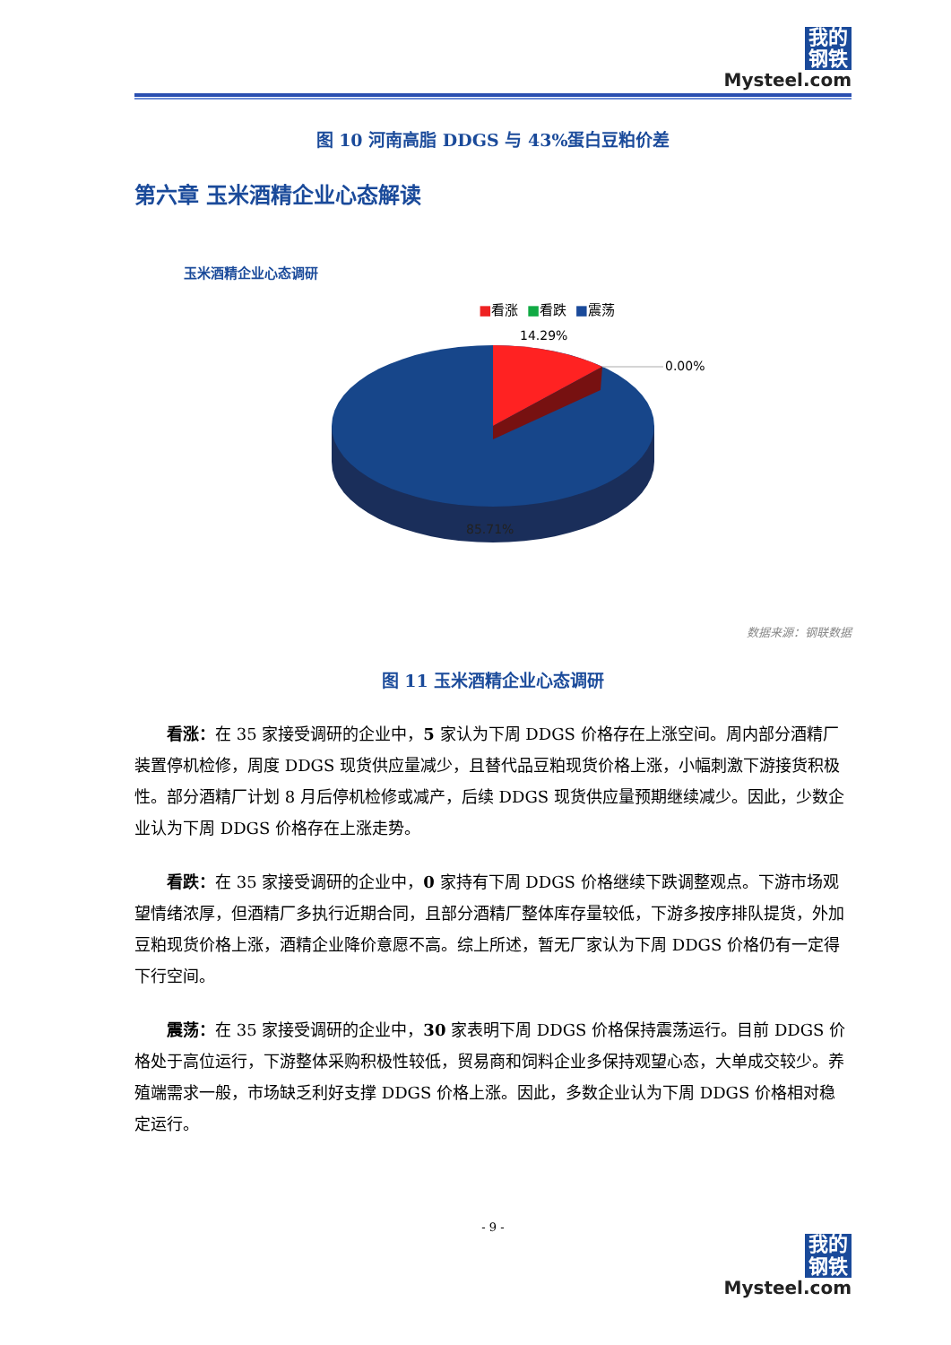我的
钢铁
Mysteel.com
图 10 河南高脂 DDGS 与 43%蛋白豆粕价差
第六章 玉米酒精企业心态解读
玉米酒精企业心态调研
■看涨 ■看跌 ■震荡
14.29%
0.00%
85.71%
数据来源：钢联数据
图 11 玉米酒精企业心态调研
看涨：在 35 家接受调研的企业中，5 家认为下周 DDGS 价格存在上涨空间。周内部分酒精厂装置停机检修，周度 DDGS 现货供应量减少，且替代品豆粕现货价格上涨，小幅刺激下游接货积极性。部分酒精厂计划 8 月后停机检修或减产，后续 DDGS 现货供应量预期继续减少。因此，少数企业认为下周 DDGS 价格存在上涨走势。
看跌：在 35 家接受调研的企业中，0 家持有下周 DDGS 价格继续下跌调整观点。下游市场观望情绪浓厚，但酒精厂多执行近期合同，且部分酒精厂整体库存量较低，下游多按序排队提货，外加豆粕现货价格上涨，酒精企业降价意愿不高。综上所述，暂无厂家认为下周 DDGS 价格仍有一定得下行空间。
震荡：在 35 家接受调研的企业中，30 家表明下周 DDGS 价格保持震荡运行。目前 DDGS 价格处于高位运行，下游整体采购积极性较低，贸易商和饲料企业多保持观望心态，大单成交较少。养殖端需求一般，市场缺乏利好支撑 DDGS 价格上涨。因此，多数企业认为下周 DDGS 价格相对稳定运行。
- 9 -
我的
钢铁
Mysteel.com